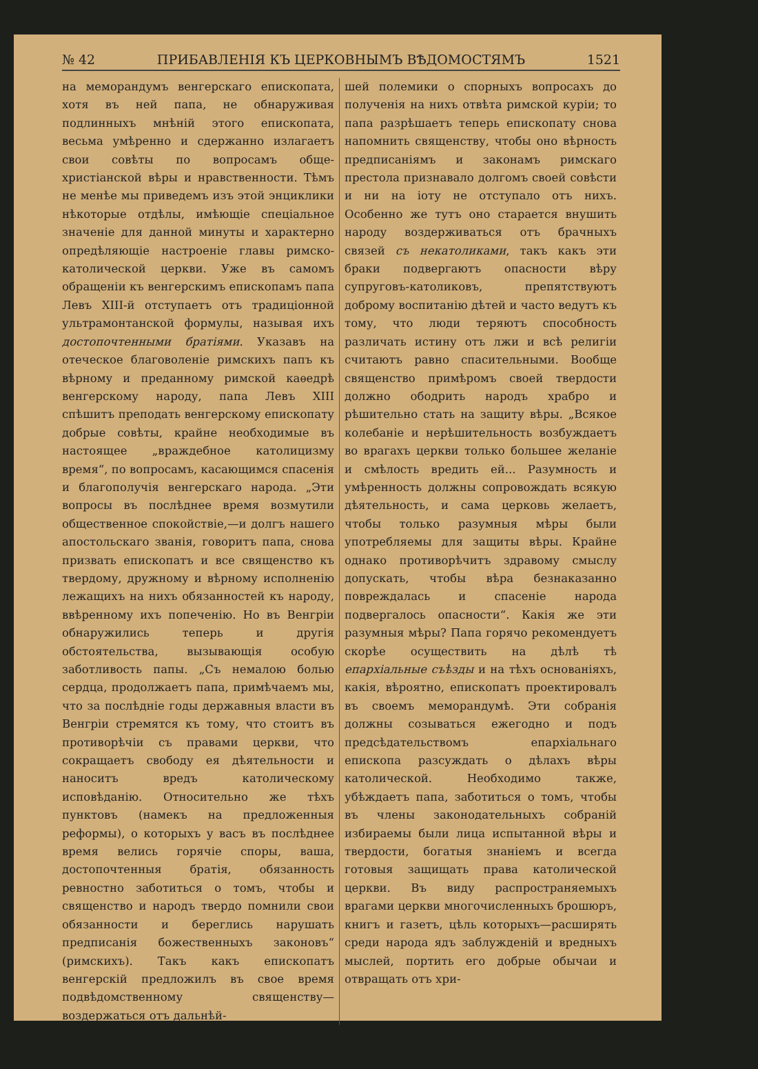№ 42 ПРИБАВЛЕНІЯ КЪ ЦЕРКОВНЫМЪ ВѢДОМОСТЯМЪ 1521
на меморандумъ венгерскаго епископата, хотя въ ней папа, не обнаруживая подлинныхъ мнѣній этого епископата, весьма умѣренно и сдержанно излагаетъ свои совѣты по вопросамъ обще-христіанской вѣры и нравственности. Тѣмъ не менѣе мы приведемъ изъ этой энциклики нѣкоторые отдѣлы, имѣющіе спеціальное значеніе для данной минуты и характерно опредѣляющіе настроеніе главы римско-католической церкви. Уже въ самомъ обращеніи къ венгерскимъ епископамъ папа Левъ XIII-й отступаетъ отъ традиціонной ультрамонтанской формулы, называя ихъ достопочтенными братіями. Указавъ на отеческое благоволеніе римскихъ папъ къ вѣрному и преданному римской каѳедрѣ венгерскому народу, папа Левъ XIII спѣшитъ преподать венгерскому епископату добрые совѣты, крайне необходимые въ настоящее „враждебное католицизму время“, по вопросамъ, касающимся спасенія и благополучія венгерскаго народа. „Эти вопросы въ послѣднее время возмутили общественное спокойствіе,—и долгъ нашего апостольскаго званія, говоритъ папа, снова призвать епископатъ и все священство къ твердому, дружному и вѣрному исполненію лежащихъ на нихъ обязанностей къ народу, ввѣренному ихъ попеченію. Но въ Венгріи обнаружились теперь и другія обстоятельства, вызывающія особую заботливость папы. „Съ немалою болью сердца, продолжаетъ папа, примѣчаемъ мы, что за послѣдніе годы державныя власти въ Венгріи стремятся къ тому, что стоитъ въ противорѣчіи съ правами церкви, что сокращаетъ свободу ея дѣятельности и наноситъ вредъ католическому исповѣданію. Относительно же тѣхъ пунктовъ (намекъ на предложенныя реформы), о которыхъ у васъ въ послѣднее время велись горячіе споры, ваша, достопочтенныя братія, обязанность ревностно заботиться о томъ, чтобы и священство и народъ твердо помнили свои обязанности и береглись нарушать предписанія божественныхъ законовъ“ (римскихъ). Такъ какъ епископатъ венгерскій предложилъ въ свое время подвѣдомственному священству—воздержаться отъ дальнѣй-
шей полемики о спорныхъ вопросахъ до полученія на нихъ отвѣта римской куріи; то папа разрѣшаетъ теперь епископату снова напомнить священству, чтобы оно вѣрность предписаніямъ и законамъ римскаго престола признавало долгомъ своей совѣсти и ни на іоту не отступало отъ нихъ. Особенно же тутъ оно старается внушить народу воздерживаться отъ брачныхъ связей съ некатоликами, такъ какъ эти браки подвергаютъ опасности вѣру супруговъ-католиковъ, препятствуютъ доброму воспитанію дѣтей и часто ведутъ къ тому, что люди теряютъ способность различать истину отъ лжи и всѣ религіи считаютъ равно спасительными. Вообще священство примѣромъ своей твердости должно ободрить народъ храбро и рѣшительно стать на защиту вѣры. „Всякое колебаніе и нерѣшительность возбуждаетъ во врагахъ церкви только большее желаніе и смѣлость вредить ей... Разумность и умѣренность должны сопровождать всякую дѣятельность, и сама церковь желаетъ, чтобы только разумныя мѣры были употребляемы для защиты вѣры. Крайне однако противорѣчитъ здравому смыслу допускать, чтобы вѣра безнаказанно повреждалась и спасеніе народа подвергалось опасности“. Какія же эти разумныя мѣры? Папа горячо рекомендуетъ скорѣе осуществить на дѣлѣ тѣ епархіальные съѣзды и на тѣхъ основаніяхъ, какія, вѣроятно, епископатъ проектировалъ въ своемъ меморандумѣ. Эти собранія должны созываться ежегодно и подъ предсѣдательствомъ епархіальнаго епископа разсуждать о дѣлахъ вѣры католической. Необходимо также, убѣждаетъ папа, заботиться о томъ, чтобы въ члены законодательныхъ собраній избираемы были лица испытанной вѣры и твердости, богатыя знаніемъ и всегда готовыя защищать права католической церкви. Въ виду распространяемыхъ врагами церкви многочисленныхъ брошюръ, книгъ и газетъ, цѣль которыхъ—расширять среди народа ядъ заблужденій и вредныхъ мыслей, портить его добрые обычаи и отвращать отъ хри-